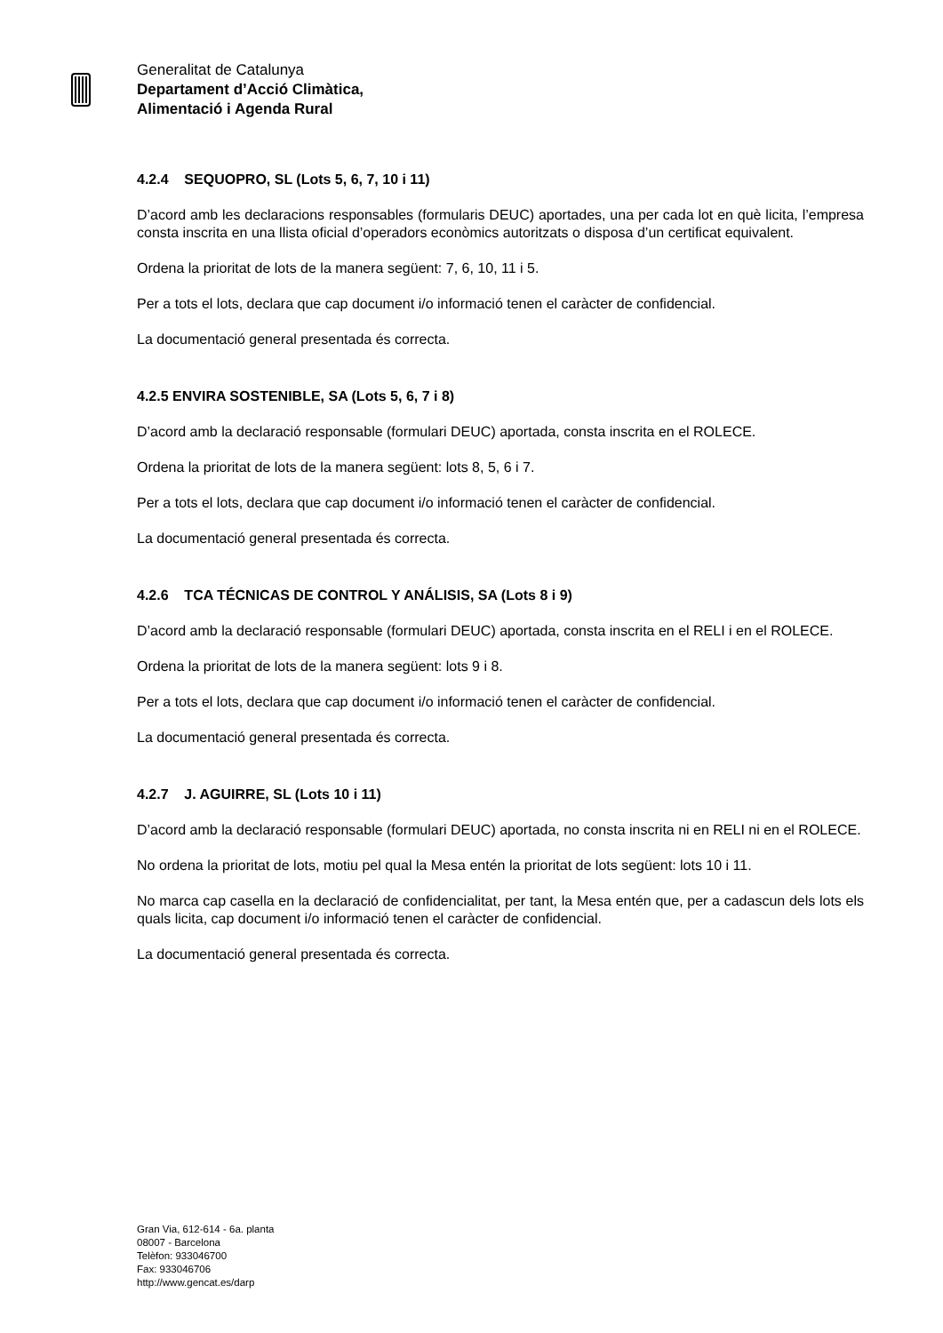Generalitat de Catalunya
Departament d’Acció Climàtica,
Alimentació i Agenda Rural
4.2.4 SEQUOPRO, SL (Lots 5, 6, 7, 10 i 11)
D’acord amb les declaracions responsables (formularis DEUC) aportades, una per cada lot en què licita, l’empresa consta inscrita en una llista oficial d’operadors econòmics autoritzats o disposa d’un certificat equivalent.
Ordena la prioritat de lots de la manera següent: 7, 6, 10, 11 i 5.
Per a tots el lots, declara que cap document i/o informació tenen el caràcter de confidencial.
La documentació general presentada és correcta.
4.2.5 ENVIRA SOSTENIBLE, SA (Lots 5, 6, 7 i 8)
D’acord amb la declaració responsable (formulari DEUC) aportada, consta inscrita en el ROLECE.
Ordena la prioritat de lots de la manera següent: lots 8, 5, 6 i 7.
Per a tots el lots, declara que cap document i/o informació tenen el caràcter de confidencial.
La documentació general presentada és correcta.
4.2.6 TCA TÉCNICAS DE CONTROL Y ANÁLISIS, SA (Lots 8 i 9)
D’acord amb la declaració responsable (formulari DEUC) aportada, consta inscrita en el RELI i en el ROLECE.
Ordena la prioritat de lots de la manera següent: lots 9 i 8.
Per a tots el lots, declara que cap document i/o informació tenen el caràcter de confidencial.
La documentació general presentada és correcta.
4.2.7 J. AGUIRRE, SL (Lots 10 i 11)
D’acord amb la declaració responsable (formulari DEUC) aportada, no consta inscrita ni en RELI ni en el ROLECE.
No ordena la prioritat de lots, motiu pel qual la Mesa entén la prioritat de lots següent: lots 10 i 11.
No marca cap casella en la declaració de confidencialitat, per tant, la Mesa entén que, per a cadascun dels lots els quals licita, cap document i/o informació tenen el caràcter de confidencial.
La documentació general presentada és correcta.
Gran Via, 612-614 - 6a. planta
08007 - Barcelona
Telèfon: 933046700
Fax: 933046706
http://www.gencat.es/darp